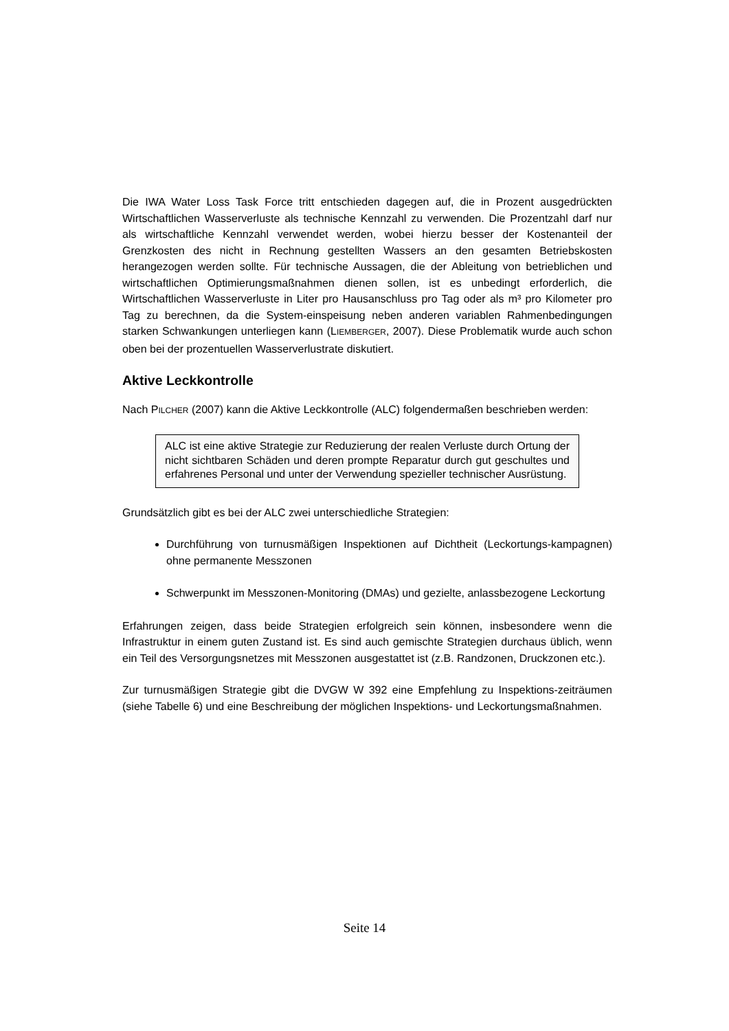Die IWA Water Loss Task Force tritt entschieden dagegen auf, die in Prozent ausgedrückten Wirtschaftlichen Wasserverluste als technische Kennzahl zu verwenden. Die Prozentzahl darf nur als wirtschaftliche Kennzahl verwendet werden, wobei hierzu besser der Kostenanteil der Grenzkosten des nicht in Rechnung gestellten Wassers an den gesamten Betriebskosten herangezogen werden sollte. Für technische Aussagen, die der Ableitung von betrieblichen und wirtschaftlichen Optimierungsmaßnahmen dienen sollen, ist es unbedingt erforderlich, die Wirtschaftlichen Wasserverluste in Liter pro Hausanschluss pro Tag oder als m³ pro Kilometer pro Tag zu berechnen, da die System-einspeisung neben anderen variablen Rahmenbedingungen starken Schwankungen unterliegen kann (LIEMBERGER, 2007). Diese Problematik wurde auch schon oben bei der prozentuellen Wasserverlustrate diskutiert.
Aktive Leckkontrolle
Nach PILCHER (2007) kann die Aktive Leckkontrolle (ALC) folgendermaßen beschrieben werden:
ALC ist eine aktive Strategie zur Reduzierung der realen Verluste durch Ortung der nicht sichtbaren Schäden und deren prompte Reparatur durch gut geschultes und erfahrenes Personal und unter der Verwendung spezieller technischer Ausrüstung.
Grundsätzlich gibt es bei der ALC zwei unterschiedliche Strategien:
Durchführung von turnusmäßigen Inspektionen auf Dichtheit (Leckortungs-kampagnen) ohne permanente Messzonen
Schwerpunkt im Messzonen-Monitoring (DMAs) und gezielte, anlassbezogene Leckortung
Erfahrungen zeigen, dass beide Strategien erfolgreich sein können, insbesondere wenn die Infrastruktur in einem guten Zustand ist. Es sind auch gemischte Strategien durchaus üblich, wenn ein Teil des Versorgungsnetzes mit Messzonen ausgestattet ist (z.B. Randzonen, Druckzonen etc.).
Zur turnusmäßigen Strategie gibt die DVGW W 392 eine Empfehlung zu Inspektions-zeiträumen (siehe Tabelle 6) und eine Beschreibung der möglichen Inspektions- und Leckortungsmaßnahmen.
Seite 14